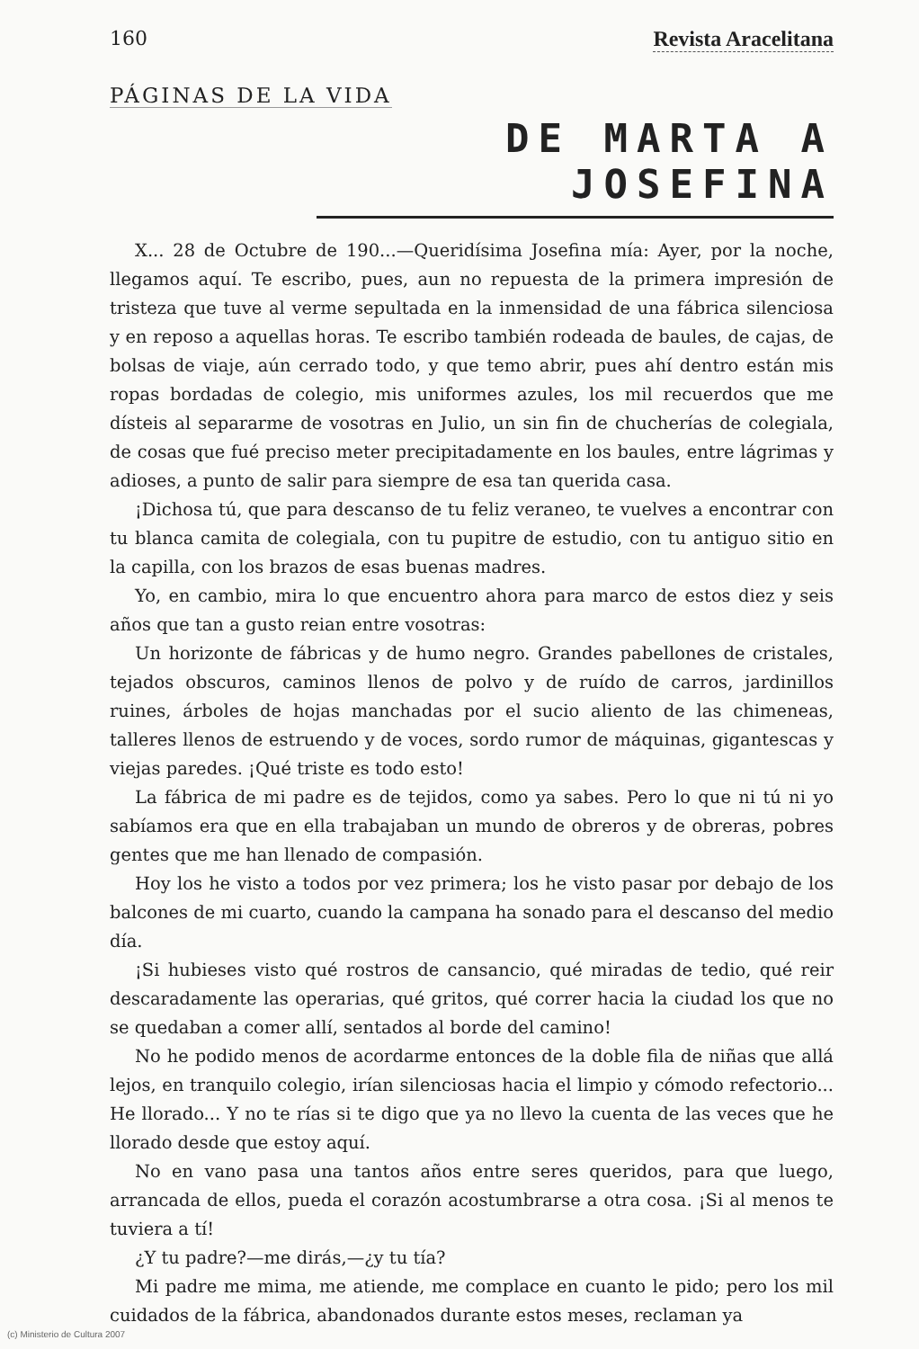160 Revista Aracelitana
PÁGINAS DE LA VIDA
DE MARTA A JOSEFINA
X... 28 de Octubre de 190...—Queridísima Josefina mía: Ayer, por la noche, llegamos aquí. Te escribo, pues, aun no repuesta de la primera impresión de tristeza que tuve al verme sepultada en la inmensidad de una fábrica silenciosa y en reposo a aquellas horas. Te escribo también rodeada de baules, de cajas, de bolsas de viaje, aún cerrado todo, y que temo abrir, pues ahí dentro están mis ropas bordadas de colegio, mis uniformes azules, los mil recuerdos que me dísteis al separarme de vosotras en Julio, un sin fin de chucherías de colegiala, de cosas que fué preciso meter precipitadamente en los baules, entre lágrimas y adioses, a punto de salir para siempre de esa tan querida casa.
¡Dichosa tú, que para descanso de tu feliz veraneo, te vuelves a encontrar con tu blanca camita de colegiala, con tu pupitre de estudio, con tu antiguo sitio en la capilla, con los brazos de esas buenas madres.
Yo, en cambio, mira lo que encuentro ahora para marco de estos diez y seis años que tan a gusto reian entre vosotras:
Un horizonte de fábricas y de humo negro. Grandes pabellones de cristales, tejados obscuros, caminos llenos de polvo y de ruído de carros, jardinillos ruines, árboles de hojas manchadas por el sucio aliento de las chimeneas, talleres llenos de estruendo y de voces, sordo rumor de máquinas, gigantescas y viejas paredes. ¡Qué triste es todo esto!
La fábrica de mi padre es de tejidos, como ya sabes. Pero lo que ni tú ni yo sabíamos era que en ella trabajaban un mundo de obreros y de obreras, pobres gentes que me han llenado de compasión.
Hoy los he visto a todos por vez primera; los he visto pasar por debajo de los balcones de mi cuarto, cuando la campana ha sonado para el descanso del medio día.
¡Si hubieses visto qué rostros de cansancio, qué miradas de tedio, qué reir descaradamente las operarias, qué gritos, qué correr hacia la ciudad los que no se quedaban a comer allí, sentados al borde del camino!
No he podido menos de acordarme entonces de la doble fila de niñas que allá lejos, en tranquilo colegio, irían silenciosas hacia el limpio y cómodo refectorio... He llorado... Y no te rías si te digo que ya no llevo la cuenta de las veces que he llorado desde que estoy aquí.
No en vano pasa una tantos años entre seres queridos, para que luego, arrancada de ellos, pueda el corazón acostumbrarse a otra cosa. ¡Si al menos te tuviera a tí!
¿Y tu padre?—me dirás,—¿y tu tía?
Mi padre me mima, me atiende, me complace en cuanto le pido; pero los mil cuidados de la fábrica, abandonados durante estos meses, reclaman ya
(c) Ministerio de Cultura 2007